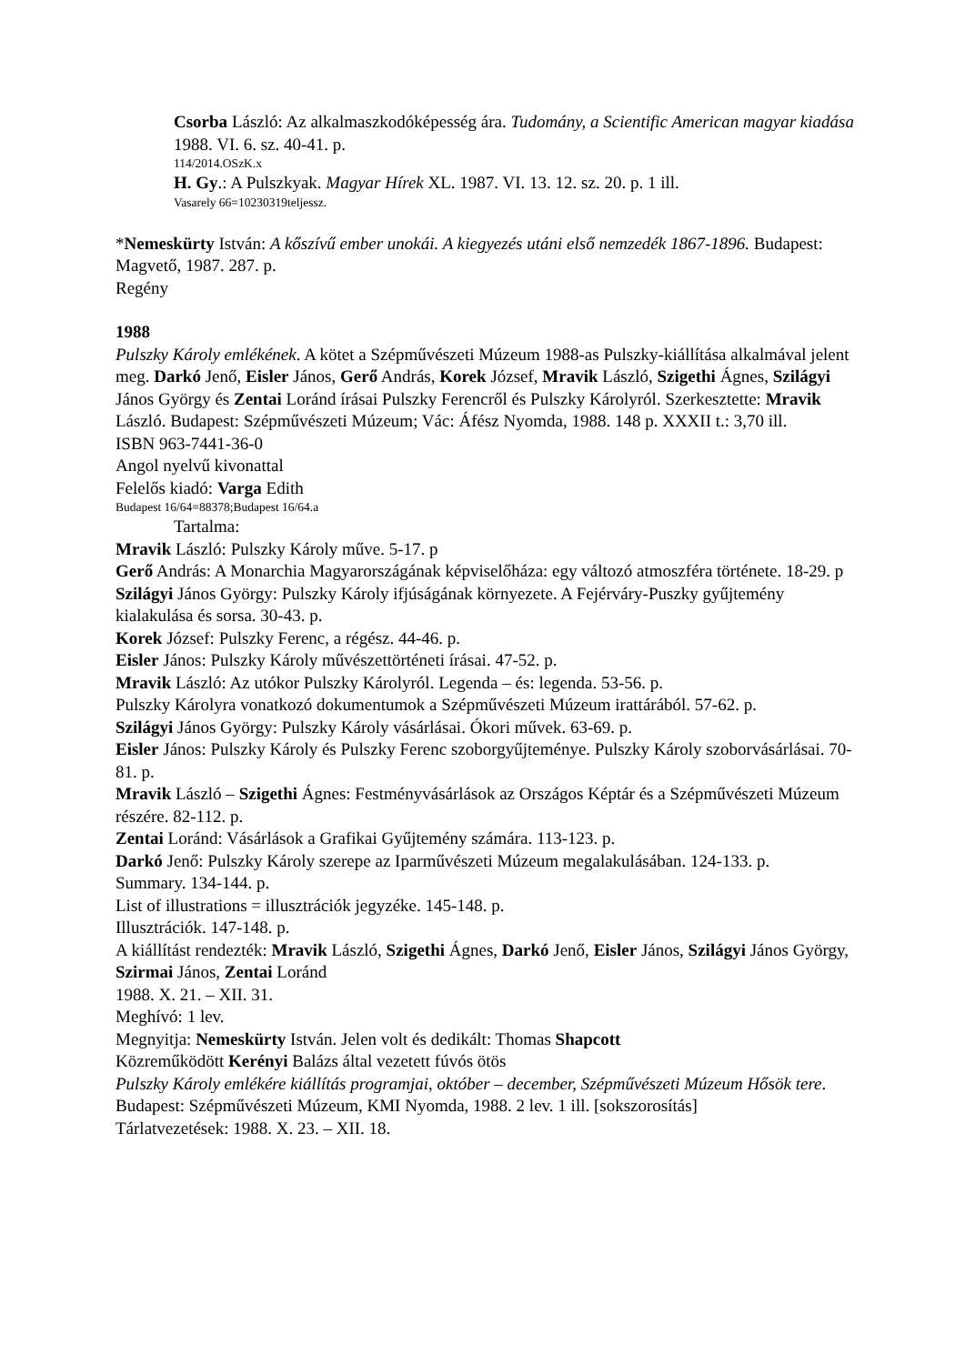Csorba László: Az alkalmaszkodóképesség ára. Tudomány, a Scientific American magyar kiadása 1988. VI. 6. sz. 40-41. p.
114/2014.OSzK.x
H. Gy.: A Pulszkyak. Magyar Hírek XL. 1987. VI. 13. 12. sz. 20. p. 1 ill.
Vasarely 66=10230319teljessz.
*Nemeskürty István: A kőszívű ember unokái. A kiegyezés utáni első nemzedék 1867-1896. Budapest: Magvető, 1987. 287. p.
Regény
1988
Pulszky Károly emlékének. A kötet a Szépművészeti Múzeum 1988-as Pulszky-kiállítása alkalmával jelent meg. Darkó Jenő, Eisler János, Gerő András, Korek József, Mravik László, Szigethi Ágnes, Szilágyi János György és Zentai Loránd írásai Pulszky Ferencről és Pulszky Károlyról. Szerkesztette: Mravik László. Budapest: Szépművészeti Múzeum; Vác: Áfész Nyomda, 1988. 148 p. XXXII t.: 3,70 ill.
ISBN 963-7441-36-0
Angol nyelvű kivonattal
Felelős kiadó: Varga Edith
Budapest 16/64=88378;Budapest 16/64.a
Tartalma:
Mravik László: Pulszky Károly műve. 5-17. p
Gerő András: A Monarchia Magyarországának képviselőháza: egy változó atmoszféra története. 18-29. p
Szilágyi János György: Pulszky Károly ifjúságának környezete. A Fejérváry-Puszky gyűjtemény kialakulása és sorsa. 30-43. p.
Korek József: Pulszky Ferenc, a régész. 44-46. p.
Eisler János: Pulszky Károly művészettörténeti írásai. 47-52. p.
Mravik László: Az utókor Pulszky Károlyról. Legenda – és: legenda. 53-56. p.
Pulszky Károlyra vonatkozó dokumentumok a Szépművészeti Múzeum irattárából. 57-62. p.
Szilágyi János György: Pulszky Károly vásárlásai. Ókori művek. 63-69. p.
Eisler János: Pulszky Károly és Pulszky Ferenc szoborgyűjteménye. Pulszky Károly szoborvásárlásai. 70-81. p.
Mravik László – Szigethi Ágnes: Festményvásárlások az Országos Képtár és a Szépművészeti Múzeum részére. 82-112. p.
Zentai Loránd: Vásárlások a Grafikai Gyűjtemény számára. 113-123. p.
Darkó Jenő: Pulszky Károly szerepe az Iparművészeti Múzeum megalakulásában. 124-133. p.
Summary. 134-144. p.
List of illustrations = illusztrációk jegyzéke. 145-148. p.
Illusztrációk. 147-148. p.
A kiállítást rendezték: Mravik László, Szigethi Ágnes, Darkó Jenő, Eisler János, Szilágyi János György, Szirmai János, Zentai Loránd
1988. X. 21. – XII. 31.
Meghívó: 1 lev.
Megnyitja: Nemeskürty István. Jelen volt és dedikált: Thomas Shapcott
Közreműködött Kerényi Balázs által vezetett fúvós ötös
Pulszky Károly emlékére kiállítás programjai, október – december, Szépművészeti Múzeum Hősök tere. Budapest: Szépművészeti Múzeum, KMI Nyomda, 1988. 2 lev. 1 ill. [sokszorosítás]
Tárlatvezetések: 1988. X. 23. – XII. 18.